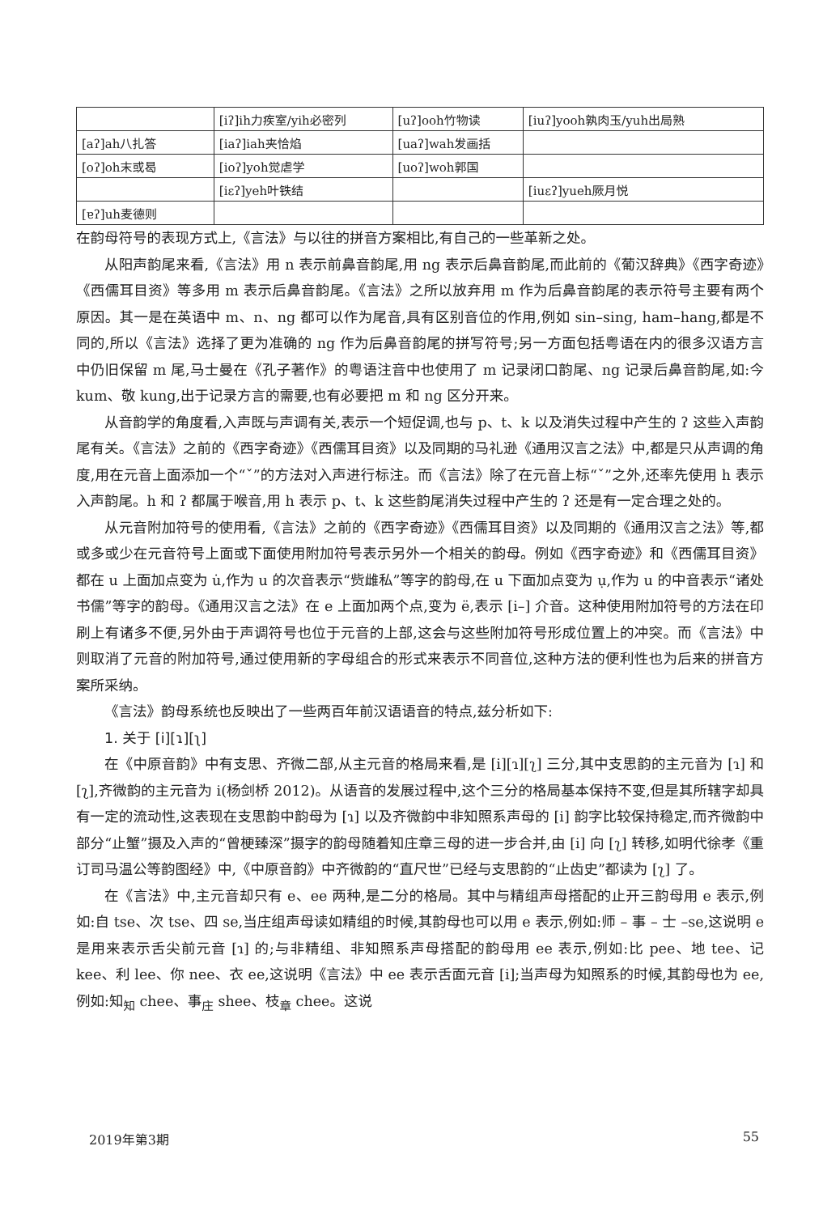| | [iʔ]ih力疾室/yih必密列 | [uʔ]ooh竹物读 | [iuʔ]yooh孰肉玉/yuh出局熟 |
| [aʔ]ah八扎答 | [iaʔ]iah夹恰焰 | [uaʔ]wah发画括 | |
| [oʔ]oh末或曷 | [ioʔ]yoh觉虐学 | [uoʔ]woh郭国 | |
| | [iɛʔ]yeh叶铁结 | | [iuɛʔ]yueh厥月悦 |
| [ɐʔ]uh麦德则 | | | |
在韵母符号的表现方式上,《言法》与以往的拼音方案相比,有自己的一些革新之处。
从阳声韵尾来看,《言法》用 n 表示前鼻音韵尾,用 ng 表示后鼻音韵尾,而此前的《葡汉辞典》《西字奇迹》《西儒耳目资》等多用 m 表示后鼻音韵尾。《言法》之所以放弃用 m 作为后鼻音韵尾的表示符号主要有两个原因。其一是在英语中 m、n、ng 都可以作为尾音,具有区别音位的作用,例如 sin–sing, ham–hang,都是不同的,所以《言法》选择了更为准确的 ng 作为后鼻音韵尾的拼写符号;另一方面包括粤语在内的很多汉语方言中仍旧保留 m 尾,马士曼在《孔子著作》的粤语注音中也使用了 m 记录闭口韵尾、ng 记录后鼻音韵尾,如:今 kum、敬 kung,出于记录方言的需要,也有必要把 m 和 ng 区分开来。
从音韵学的角度看,入声既与声调有关,表示一个短促调,也与 p、t、k 以及消失过程中产生的 ʔ 这些入声韵尾有关。《言法》之前的《西字奇迹》《西儒耳目资》以及同期的马礼逊《通用汉言之法》中,都是只从声调的角度,用在元音上面添加一个“ˇ”的方法对入声进行标注。而《言法》除了在元音上标“ˇ”之外,还率先使用 h 表示入声韵尾。h 和 ʔ 都属于喉音,用 h 表示 p、t、k 这些韵尾消失过程中产生的 ʔ 还是有一定合理之处的。
从元音附加符号的使用看,《言法》之前的《西字奇迹》《西儒耳目资》以及同期的《通用汉言之法》等,都或多或少在元音符号上面或下面使用附加符号表示另外一个相关的韵母。例如《西字奇迹》和《西儒耳目资》都在 u 上面加点变为 u̇,作为 u 的次音表示“赀雌私”等字的韵母,在 u 下面加点变为 ụ,作为 u 的中音表示“诸处书儒”等字的韵母。《通用汉言之法》在 e 上面加两个点,变为 ë,表示 [i–] 介音。这种使用附加符号的方法在印刷上有诸多不便,另外由于声调符号也位于元音的上部,这会与这些附加符号形成位置上的冲突。而《言法》中则取消了元音的附加符号,通过使用新的字母组合的形式来表示不同音位,这种方法的便利性也为后来的拼音方案所采纳。
《言法》韵母系统也反映出了一些两百年前汉语语音的特点,兹分析如下:
1. 关于 [i][ɿ][ʅ]
在《中原音韵》中有支思、齐微二部,从主元音的格局来看,是 [i][ɿ][ʅ] 三分,其中支思韵的主元音为 [ɿ] 和 [ʅ],齐微韵的主元音为 i(杨剑桥 2012)。从语音的发展过程中,这个三分的格局基本保持不变,但是其所辖字却具有一定的流动性,这表现在支思韵中韵母为 [ɿ] 以及齐微韵中非知照系声母的 [i] 韵字比较保持稳定,而齐微韵中部分“止蟹”摄及入声的“曾梗臻深”摄字的韵母随着知庄章三母的进一步合并,由 [i] 向 [ʅ] 转移,如明代徐孝《重订司马温公等韵图经》中,《中原音韵》中齐微韵的“直尺世”已经与支思韵的“止齿史”都读为 [ʅ] 了。
在《言法》中,主元音却只有 e、ee 两种,是二分的格局。其中与精组声母搭配的止开三韵母用 e 表示,例如:自 tse、次 tse、四 se,当庄组声母读如精组的时候,其韵母也可以用 e 表示,例如:师 – 事 – 士 –se,这说明 e 是用来表示舌尖前元音 [ɿ] 的;与非精组、非知照系声母搭配的韵母用 ee 表示,例如:比 pee、地 tee、记 kee、利 lee、你 nee、衣 ee,这说明《言法》中 ee 表示舌面元音 [i];当声母为知照系的时候,其韵母也为 ee,例如:知<sub>知</sub> chee、事<sub>庄</sub> shee、枝<sub>章</sub> chee。这说
2019年第3期 55